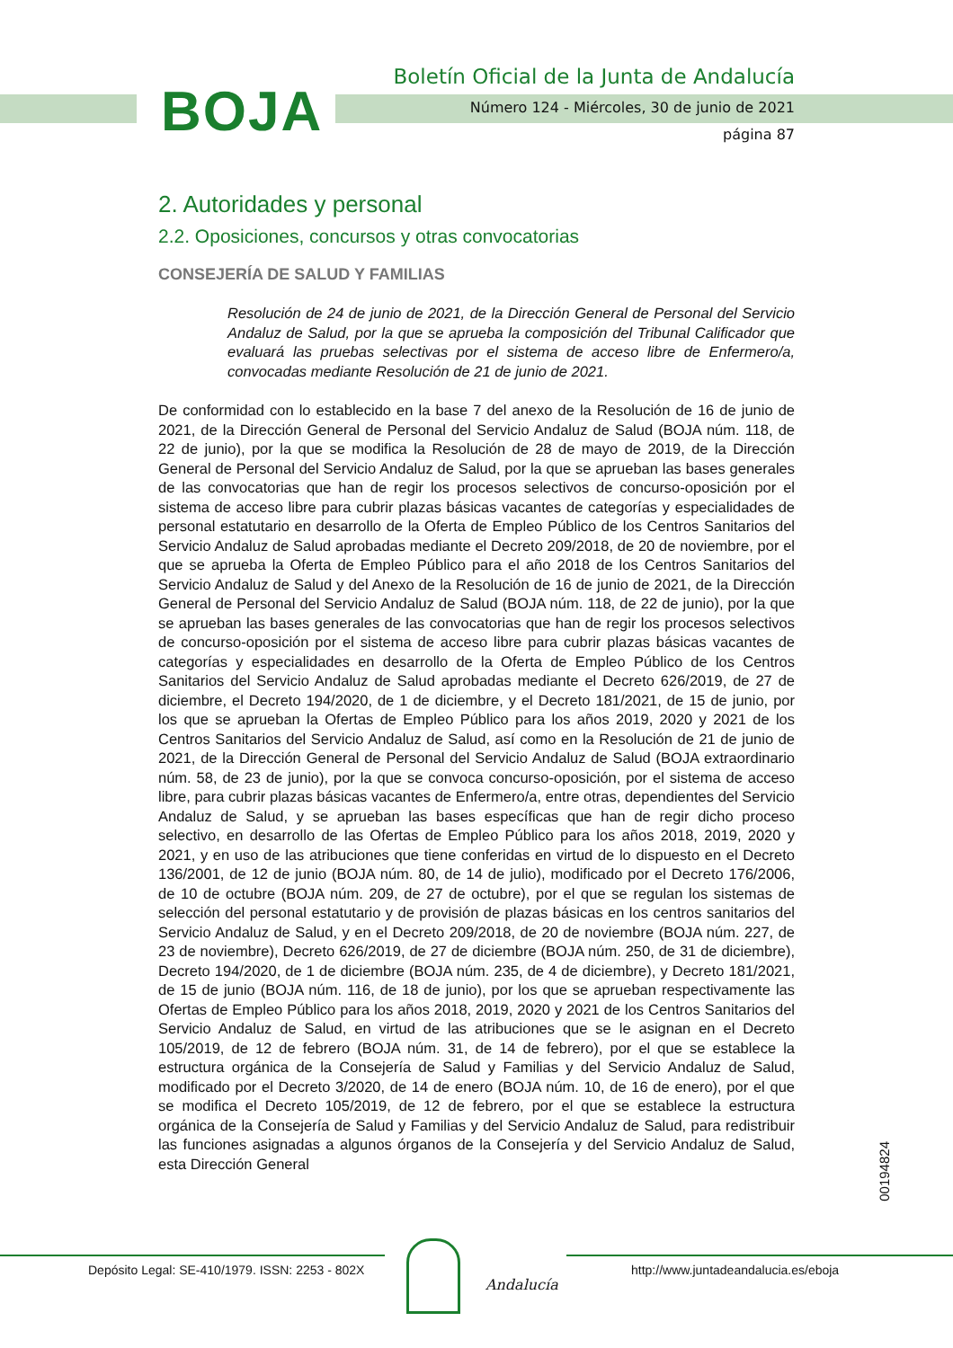BOJA
Boletín Oficial de la Junta de Andalucía
Número 124 - Miércoles, 30 de junio de 2021
página 87
2. Autoridades y personal
2.2. Oposiciones, concursos y otras convocatorias
CONSEJERÍA DE SALUD Y FAMILIAS
Resolución de 24 de junio de 2021, de la Dirección General de Personal del Servicio Andaluz de Salud, por la que se aprueba la composición del Tribunal Calificador que evaluará las pruebas selectivas por el sistema de acceso libre de Enfermero/a, convocadas mediante Resolución de 21 de junio de 2021.
De conformidad con lo establecido en la base 7 del anexo de la Resolución de 16 de junio de 2021, de la Dirección General de Personal del Servicio Andaluz de Salud (BOJA núm. 118, de 22 de junio), por la que se modifica la Resolución de 28 de mayo de 2019, de la Dirección General de Personal del Servicio Andaluz de Salud, por la que se aprueban las bases generales de las convocatorias que han de regir los procesos selectivos de concurso-oposición por el sistema de acceso libre para cubrir plazas básicas vacantes de categorías y especialidades de personal estatutario en desarrollo de la Oferta de Empleo Público de los Centros Sanitarios del Servicio Andaluz de Salud aprobadas mediante el Decreto 209/2018, de 20 de noviembre, por el que se aprueba la Oferta de Empleo Público para el año 2018 de los Centros Sanitarios del Servicio Andaluz de Salud y del Anexo de la Resolución de 16 de junio de 2021, de la Dirección General de Personal del Servicio Andaluz de Salud (BOJA núm. 118, de 22 de junio), por la que se aprueban las bases generales de las convocatorias que han de regir los procesos selectivos de concurso-oposición por el sistema de acceso libre para cubrir plazas básicas vacantes de categorías y especialidades en desarrollo de la Oferta de Empleo Público de los Centros Sanitarios del Servicio Andaluz de Salud aprobadas mediante el Decreto 626/2019, de 27 de diciembre, el Decreto 194/2020, de 1 de diciembre, y el Decreto 181/2021, de 15 de junio, por los que se aprueban la Ofertas de Empleo Público para los años 2019, 2020 y 2021 de los Centros Sanitarios del Servicio Andaluz de Salud, así como en la Resolución de 21 de junio de 2021, de la Dirección General de Personal del Servicio Andaluz de Salud (BOJA extraordinario núm. 58, de 23 de junio), por la que se convoca concurso-oposición, por el sistema de acceso libre, para cubrir plazas básicas vacantes de Enfermero/a, entre otras, dependientes del Servicio Andaluz de Salud, y se aprueban las bases específicas que han de regir dicho proceso selectivo, en desarrollo de las Ofertas de Empleo Público para los años 2018, 2019, 2020 y 2021, y en uso de las atribuciones que tiene conferidas en virtud de lo dispuesto en el Decreto 136/2001, de 12 de junio (BOJA núm. 80, de 14 de julio), modificado por el Decreto 176/2006, de 10 de octubre (BOJA núm. 209, de 27 de octubre), por el que se regulan los sistemas de selección del personal estatutario y de provisión de plazas básicas en los centros sanitarios del Servicio Andaluz de Salud, y en el Decreto 209/2018, de 20 de noviembre (BOJA núm. 227, de 23 de noviembre), Decreto 626/2019, de 27 de diciembre (BOJA núm. 250, de 31 de diciembre), Decreto 194/2020, de 1 de diciembre (BOJA núm. 235, de 4 de diciembre), y Decreto 181/2021, de 15 de junio (BOJA núm. 116, de 18 de junio), por los que se aprueban respectivamente las Ofertas de Empleo Público para los años 2018, 2019, 2020 y 2021 de los Centros Sanitarios del Servicio Andaluz de Salud, en virtud de las atribuciones que se le asignan en el Decreto 105/2019, de 12 de febrero (BOJA núm. 31, de 14 de febrero), por el que se establece la estructura orgánica de la Consejería de Salud y Familias y del Servicio Andaluz de Salud, modificado por el Decreto 3/2020, de 14 de enero (BOJA núm. 10, de 16 de enero), por el que se modifica el Decreto 105/2019, de 12 de febrero, por el que se establece la estructura orgánica de la Consejería de Salud y Familias y del Servicio Andaluz de Salud, para redistribuir las funciones asignadas a algunos órganos de la Consejería y del Servicio Andaluz de Salud, esta Dirección General
00194824
Depósito Legal: SE-410/1979. ISSN: 2253 - 802X
Andalucía
http://www.juntadeandalucia.es/eboja